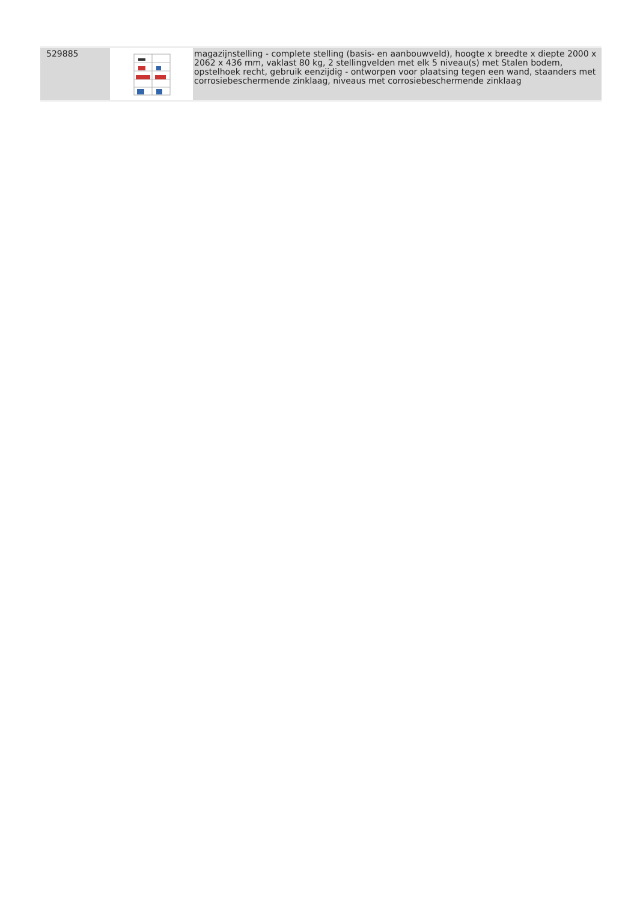| 529885 | | magazijnstelling - complete stelling (basis- en aanbouwveld), hoogte x breedte x diepte 2000 x 2062 x 436 mm, vaklast 80 kg, 2 stellingvelden met elk 5 niveau(s) met Stalen bodem, opstelhoek recht, gebruik eenzijdig - ontworpen voor plaatsing tegen een wand, staanders met corrosiebeschermende zinklaag, niveaus met corrosiebeschermende zinklaag |